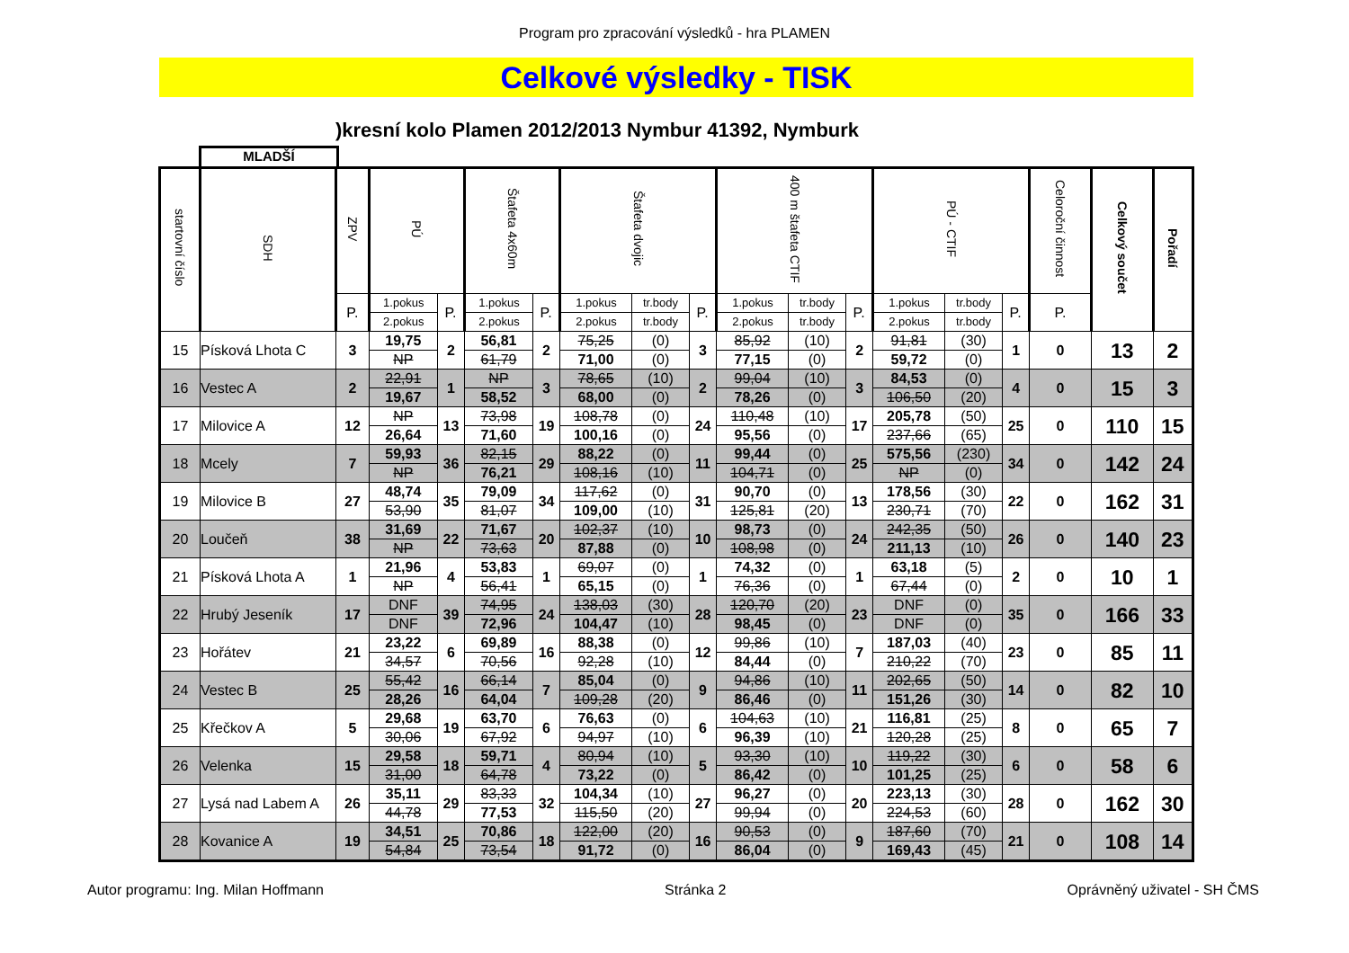Program pro zpracování výsledků - hra PLAMEN
Celkové výsledky - TISK
)kresní kolo Plamen 2012/2013 Nymbur 41392, Nymburk
MLADŠÍ
| startovní číslo | SDH | ZPV | PÚ | | Štafeta 4x60m | | Štafeta dvojic | | | 400 m štafeta CTIF | | | PÚ - CTIF | | | Celoroční činnost | Celkový součet | Pořadí |
| --- | --- | --- | --- | --- | --- | --- | --- | --- | --- | --- | --- | --- | --- | --- | --- | --- | --- | --- |
| | | P. | 1.pokus | P. | 1.pokus | P. | 1.pokus | tr.body | P. | 1.pokus | tr.body | P. | 1.pokus | tr.body | P. | P. | | |
| | | | 2.pokus | | 2.pokus | | 2.pokus | tr.body | | 2.pokus | tr.body | | 2.pokus | tr.body | | | | |
| 15 | Písková Lhota C | 3 | 19,75 | 2 | 56,81 | 2 | 75,25 | (0) | 3 | 85,92 | (10) | 2 | 91,81 | (30) | 1 | 0 | 13 | 2 |
| | | | NP | | 61,79 | | 71,00 | (0) | | 77,15 | (0) | | 59,72 | (0) | | | | |
| 16 | Vestec A | 2 | 22,91 | 1 | NP | 3 | 78,65 | (10) | 2 | 99,04 | (10) | 3 | 84,53 | (0) | 4 | 0 | 15 | 3 |
| | | | 19,67 | | 58,52 | | 68,00 | (0) | | 78,26 | (0) | | 106,50 | (20) | | | | |
| 17 | Milovice A | 12 | NP | 13 | 73,98 | 19 | 108,78 | (0) | 24 | 110,48 | (10) | 17 | 205,78 | (50) | 25 | 0 | 110 | 15 |
| | | | 26,64 | | 71,60 | | 100,16 | (0) | | 95,56 | (0) | | 237,66 | (65) | | | | |
| 18 | Mcely | 7 | 59,93 | 36 | 82,15 | 29 | 88,22 | (0) | 11 | 99,44 | (0) | 25 | 575,56 | (230) | 34 | 0 | 142 | 24 |
| | | | NP | | 76,21 | | 108,16 | (10) | | 104,71 | (0) | | NP | (0) | | | | |
| 19 | Milovice B | 27 | 48,74 | 35 | 79,09 | 34 | 117,62 | (0) | 31 | 90,70 | (0) | 13 | 178,56 | (30) | 22 | 0 | 162 | 31 |
| | | | 53,90 | | 81,07 | | 109,00 | (10) | | 125,81 | (20) | | 230,71 | (70) | | | | |
| 20 | Loučeň | 38 | 31,69 | 22 | 71,67 | 20 | 102,37 | (10) | 10 | 98,73 | (0) | 24 | 242,35 | (50) | 26 | 0 | 140 | 23 |
| | | | NP | | 73,63 | | 87,88 | (0) | | 108,98 | (0) | | 211,13 | (10) | | | | |
| 21 | Písková Lhota A | 1 | 21,96 | 4 | 53,83 | 1 | 69,07 | (0) | 1 | 74,32 | (0) | 1 | 63,18 | (5) | 2 | 0 | 10 | 1 |
| | | | NP | | 56,41 | | 65,15 | (0) | | 76,36 | (0) | | 67,44 | (0) | | | | |
| 22 | Hrubý Jeseník | 17 | DNF | 39 | 74,95 | 24 | 138,03 | (30) | 28 | 120,70 | (20) | 23 | DNF | (0) | 35 | 0 | 166 | 33 |
| | | | DNF | | 72,96 | | 104,47 | (10) | | 98,45 | (0) | | DNF | (0) | | | | |
| 23 | Hořátev | 21 | 23,22 | 6 | 69,89 | 16 | 88,38 | (0) | 12 | 99,86 | (10) | 7 | 187,03 | (40) | 23 | 0 | 85 | 11 |
| | | | 34,57 | | 70,56 | | 92,28 | (10) | | 84,44 | (0) | | 210,22 | (70) | | | | |
| 24 | Vestec B | 25 | 55,42 | 16 | 66,14 | 7 | 85,04 | (0) | 9 | 94,86 | (10) | 11 | 202,65 | (50) | 14 | 0 | 82 | 10 |
| | | | 28,26 | | 64,04 | | 109,28 | (20) | | 86,46 | (0) | | 151,26 | (30) | | | | |
| 25 | Křečkov A | 5 | 29,68 | 19 | 63,70 | 6 | 76,63 | (0) | 6 | 104,63 | (10) | 21 | 116,81 | (25) | 8 | 0 | 65 | 7 |
| | | | 30,06 | | 67,92 | | 94,97 | (10) | | 96,39 | (10) | | 120,28 | (25) | | | | |
| 26 | Velenka | 15 | 29,58 | 18 | 59,71 | 4 | 80,94 | (10) | 5 | 93,30 | (10) | 10 | 119,22 | (30) | 6 | 0 | 58 | 6 |
| | | | 31,00 | | 64,78 | | 73,22 | (0) | | 86,42 | (0) | | 101,25 | (25) | | | | |
| 27 | Lysá nad Labem A | 26 | 35,11 | 29 | 83,33 | 32 | 104,34 | (10) | 27 | 96,27 | (0) | 20 | 223,13 | (30) | 28 | 0 | 162 | 30 |
| | | | 44,78 | | 77,53 | | 115,50 | (20) | | 99,94 | (0) | | 224,53 | (60) | | | | |
| 28 | Kovanice A | 19 | 34,51 | 25 | 70,86 | 18 | 122,00 | (20) | 16 | 90,53 | (0) | 9 | 187,60 | (70) | 21 | 0 | 108 | 14 |
| | | | 54,84 | | 73,54 | | 91,72 | (0) | | 86,04 | (0) | | 169,43 | (45) | | | | |
Autor programu: Ing. Milan Hoffmann Stránka 2 Oprávněný uživatel - SH ČMS